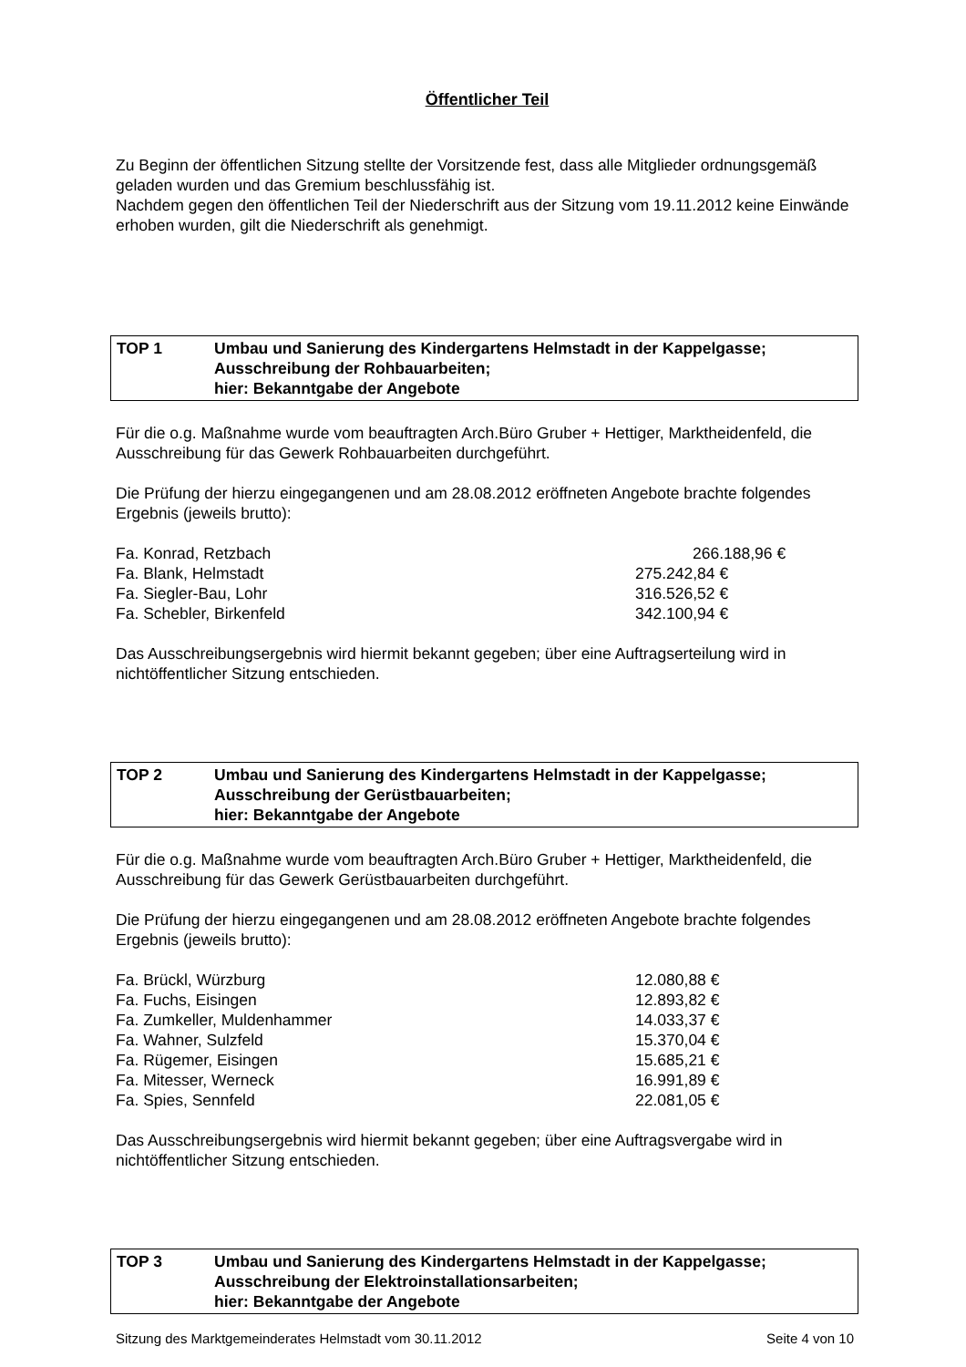Öffentlicher Teil
Zu Beginn der öffentlichen Sitzung stellte der Vorsitzende fest, dass alle Mitglieder ordnungsgemäß geladen wurden und das Gremium beschlussfähig ist.
Nachdem gegen den öffentlichen Teil der Niederschrift aus der Sitzung vom 19.11.2012 keine Einwände erhoben wurden, gilt die Niederschrift als genehmigt.
TOP 1 Umbau und Sanierung des Kindergartens Helmstadt in der Kappelgasse;
Ausschreibung der Rohbauarbeiten;
hier: Bekanntgabe der Angebote
Für die o.g. Maßnahme wurde vom beauftragten Arch.Büro Gruber + Hettiger, Marktheidenfeld, die Ausschreibung für das Gewerk Rohbauarbeiten durchgeführt.
Die Prüfung der hierzu eingegangenen und am 28.08.2012 eröffneten Angebote brachte folgendes Ergebnis (jeweils brutto):
| Fa. Konrad, Retzbach | 266.188,96 € |
| Fa. Blank, Helmstadt | 275.242,84 € |
| Fa. Siegler-Bau, Lohr | 316.526,52 € |
| Fa. Schebler, Birkenfeld | 342.100,94 € |
Das Ausschreibungsergebnis wird hiermit bekannt gegeben; über eine Auftragserteilung wird in nichtöffentlicher Sitzung entschieden.
TOP 2 Umbau und Sanierung des Kindergartens Helmstadt in der Kappelgasse;
Ausschreibung der Gerüstbauarbeiten;
hier: Bekanntgabe der Angebote
Für die o.g. Maßnahme wurde vom beauftragten Arch.Büro Gruber + Hettiger, Marktheidenfeld, die Ausschreibung für das Gewerk Gerüstbauarbeiten durchgeführt.
Die Prüfung der hierzu eingegangenen und am 28.08.2012 eröffneten Angebote brachte folgendes Ergebnis (jeweils brutto):
| Fa. Brückl, Würzburg | 12.080,88 € |
| Fa. Fuchs, Eisingen | 12.893,82 € |
| Fa. Zumkeller, Muldenhammer | 14.033,37 € |
| Fa. Wahner, Sulzfeld | 15.370,04 € |
| Fa. Rügemer, Eisingen | 15.685,21 € |
| Fa. Mitesser, Werneck | 16.991,89 € |
| Fa. Spies, Sennfeld | 22.081,05 € |
Das Ausschreibungsergebnis wird hiermit bekannt gegeben; über eine Auftragsvergabe wird in nichtöffentlicher Sitzung entschieden.
TOP 3 Umbau und Sanierung des Kindergartens Helmstadt in der Kappelgasse;
Ausschreibung der Elektroinstallationsarbeiten;
hier: Bekanntgabe der Angebote
Sitzung des Marktgemeinderates Helmstadt vom 30.11.2012 Seite 4 von 10